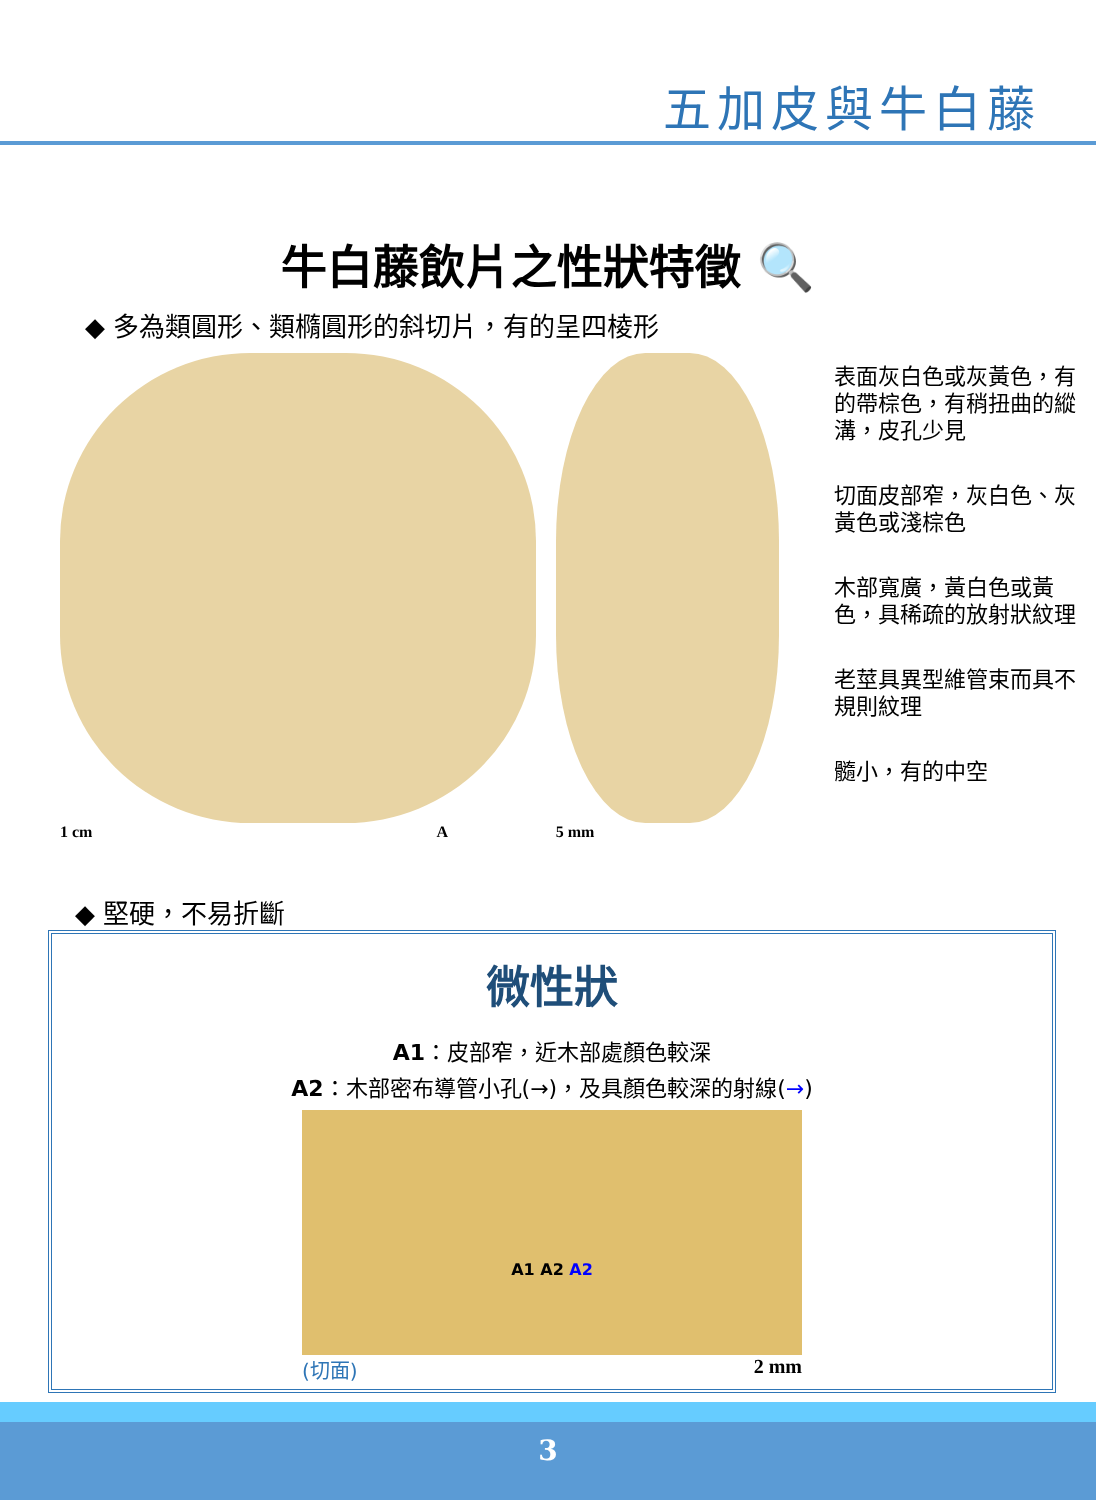五加皮與牛白藤
牛白藤飲片之性狀特徵 🔍
◆ 多為類圓形、類橢圓形的斜切片，有的呈四棱形
1 cm A 5 mm
表面灰白色或灰黃色，有的帶棕色，有稍扭曲的縱溝，皮孔少見
切面皮部窄，灰白色、灰黃色或淺棕色
木部寬廣，黃白色或黃色，具稀疏的放射狀紋理
老莖具異型維管束而具不規則紋理
髓小，有的中空
◆ 堅硬，不易折斷
微性狀
A1：皮部窄，近木部處顏色較深
A2：木部密布導管小孔(→)，及具顏色較深的射線(→)
A1 A2 A2
(切面) 2 mm
3